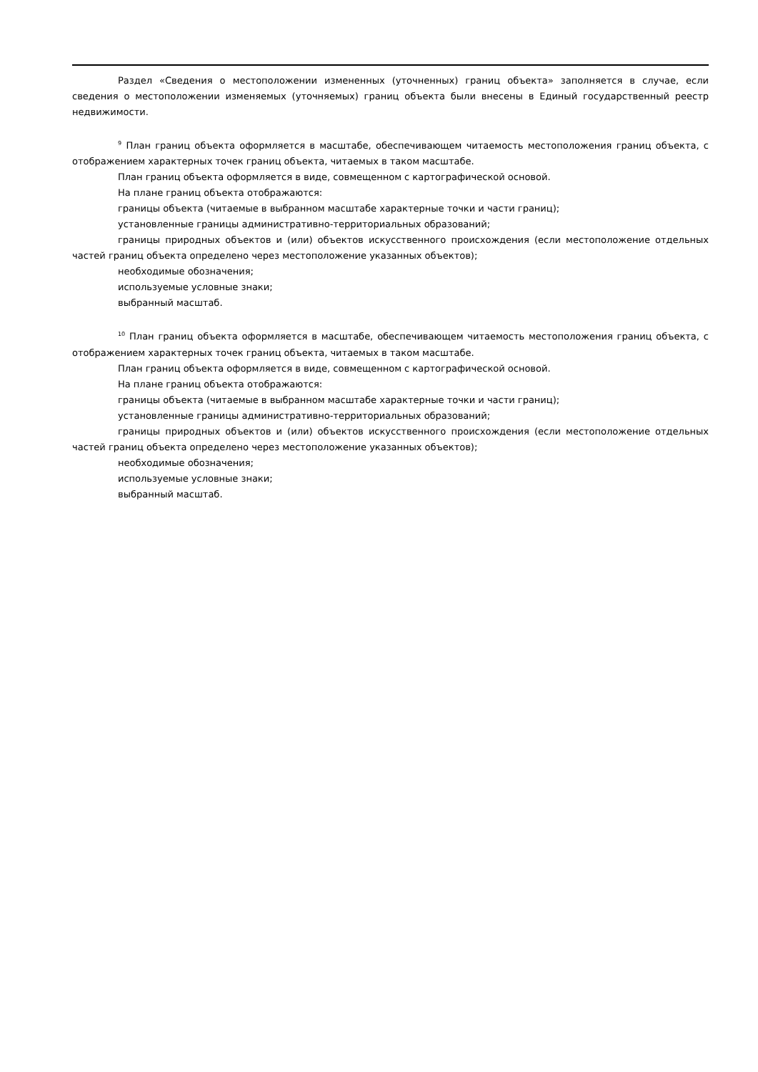Раздел «Сведения о местоположении измененных (уточненных) границ объекта» заполняется в случае, если сведения о местоположении изменяемых (уточняемых) границ объекта были внесены в Единый государственный реестр недвижимости.
<sup>9</sup> План границ объекта оформляется в масштабе, обеспечивающем читаемость местоположения границ объекта, с отображением характерных точек границ объекта, читаемых в таком масштабе.
План границ объекта оформляется в виде, совмещенном с картографической основой.
На плане границ объекта отображаются:
границы объекта (читаемые в выбранном масштабе характерные точки и части границ);
установленные границы административно-территориальных образований;
границы природных объектов и (или) объектов искусственного происхождения (если местоположение отдельных частей границ объекта определено через местоположение указанных объектов);
необходимые обозначения;
используемые условные знаки;
выбранный масштаб.
<sup>10</sup> План границ объекта оформляется в масштабе, обеспечивающем читаемость местоположения границ объекта, с отображением характерных точек границ объекта, читаемых в таком масштабе.
План границ объекта оформляется в виде, совмещенном с картографической основой.
На плане границ объекта отображаются:
границы объекта (читаемые в выбранном масштабе характерные точки и части границ);
установленные границы административно-территориальных образований;
границы природных объектов и (или) объектов искусственного происхождения (если местоположение отдельных частей границ объекта определено через местоположение указанных объектов);
необходимые обозначения;
используемые условные знаки;
выбранный масштаб.